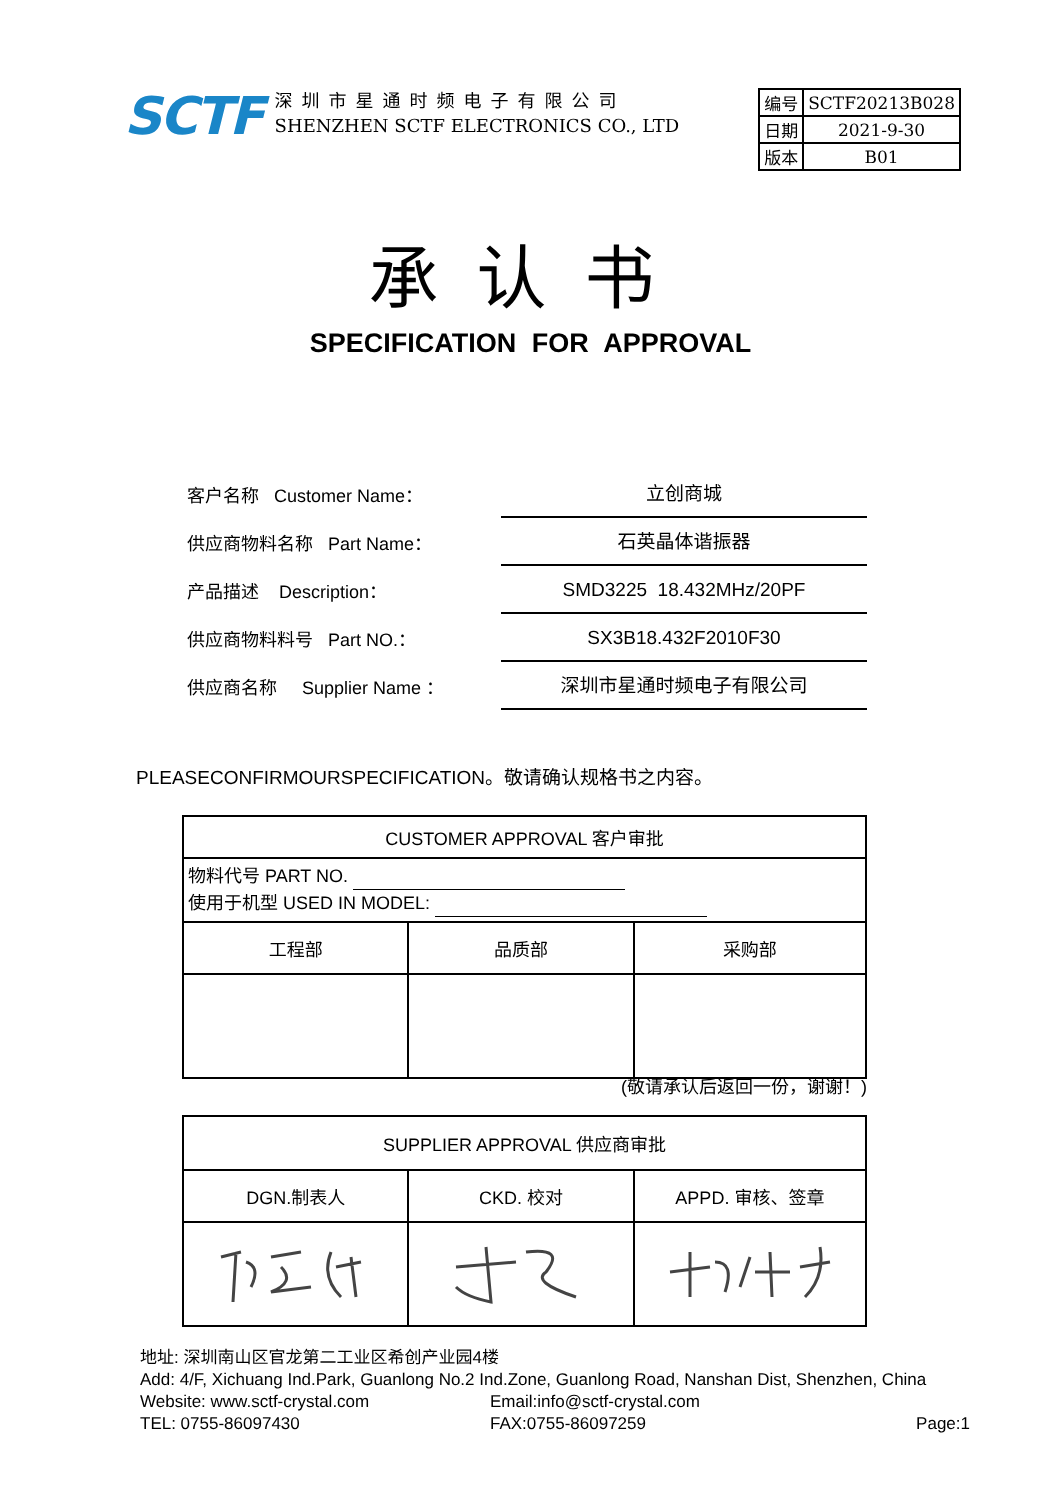SCTF
深圳市星通时频电子有限公司
SHENZHEN SCTF ELECTRONICS CO., LTD
| 编号 | SCTF20213B028 |
| 日期 | 2021-9-30 |
| 版本 | B01 |
承认书
SPECIFICATION FOR APPROVAL
客户名称 Customer Name：
立创商城
供应商物料名称 Part Name：
石英晶体谐振器
产品描述 Description：
SMD3225 18.432MHz/20PF
供应商物料料号 Part NO.：
SX3B18.432F2010F30
供应商名称 Supplier Name ：
深圳市星通时频电子有限公司
PLEASECONFIRMOURSPECIFICATION。敬请确认规格书之内容。
| CUSTOMER APPROVAL 客户审批 | | |
| 物料代号 PART NO. 使用于机型 USED IN MODEL: | | |
| 工程部 | 品质部 | 采购部 |
(敬请承认后返回一份，谢谢！)
| SUPPLIER APPROVAL 供应商审批 | | |
| DGN.制表人 | CKD. 校对 | APPD. 审核、签章 |
地址: 深圳南山区官龙第二工业区希创产业园4楼
Add: 4/F, Xichuang Ind.Park, Guanlong No.2 Ind.Zone, Guanlong Road, Nanshan Dist, Shenzhen, China
Website: www.sctf-crystal.com Email:info@sctf-crystal.com
TEL: 0755-86097430 FAX:0755-86097259 Page:1